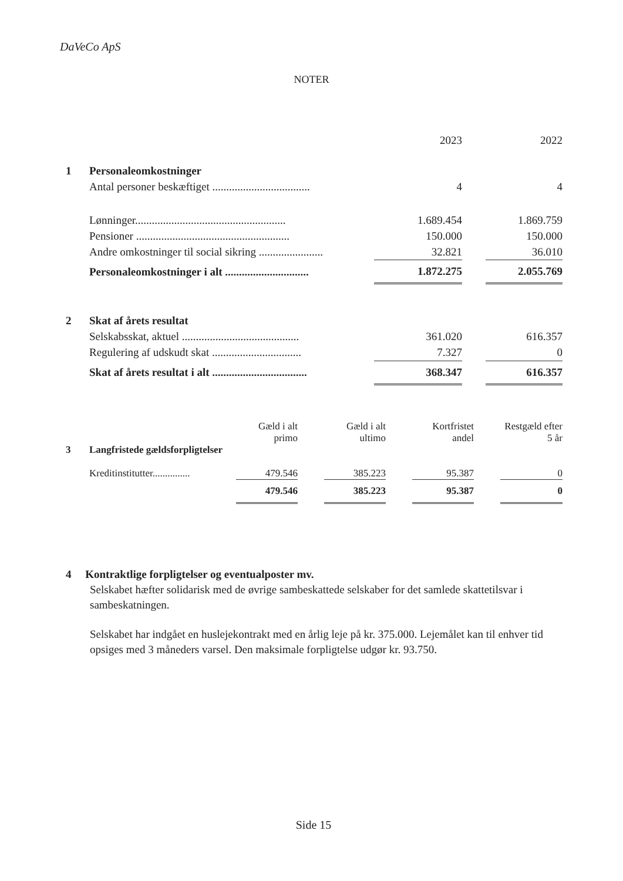DaVeCo ApS
NOTER
| | | 2023 | | 2022 |
| 1 | Personaleomkostninger | | | |
| | Antal personer beskæftiget ................................... | 4 | | 4 |
| | Lønninger...................................................... | 1.689.454 | | 1.869.759 |
| | Pensioner ....................................................... | 150.000 | | 150.000 |
| | Andre omkostninger til social sikring ....................... | 32.821 | | 36.010 |
| | Personaleomkostninger i alt .............................. | 1.872.275 | | 2.055.769 |
| 2 | Skat af årets resultat | | | |
| | Selskabsskat, aktuel .......................................... | 361.020 | | 616.357 |
| | Regulering af udskudt skat ................................ | 7.327 | | 0 |
| | Skat af årets resultat i alt .................................. | 368.347 | | 616.357 |
| | | Gæld i alt primo | | Gæld i alt ultimo | | Kortfristet andel | | Restgæld efter 5 år |
| 3 | Langfristede gældsforpligtelser | | | | | | | |
| | Kreditinstitutter............... | 479.546 | | 385.223 | | 95.387 | | 0 |
| | | 479.546 | | 385.223 | | 95.387 | | 0 |
4 Kontraktlige forpligtelser og eventualposter mv.
Selskabet hæfter solidarisk med de øvrige sambeskattede selskaber for det samlede skattetilsvar i sambeskatningen.
Selskabet har indgået en huslejekontrakt med en årlig leje på kr. 375.000. Lejemålet kan til enhver tid opsiges med 3 måneders varsel. Den maksimale forpligtelse udgør kr. 93.750.
Side 15